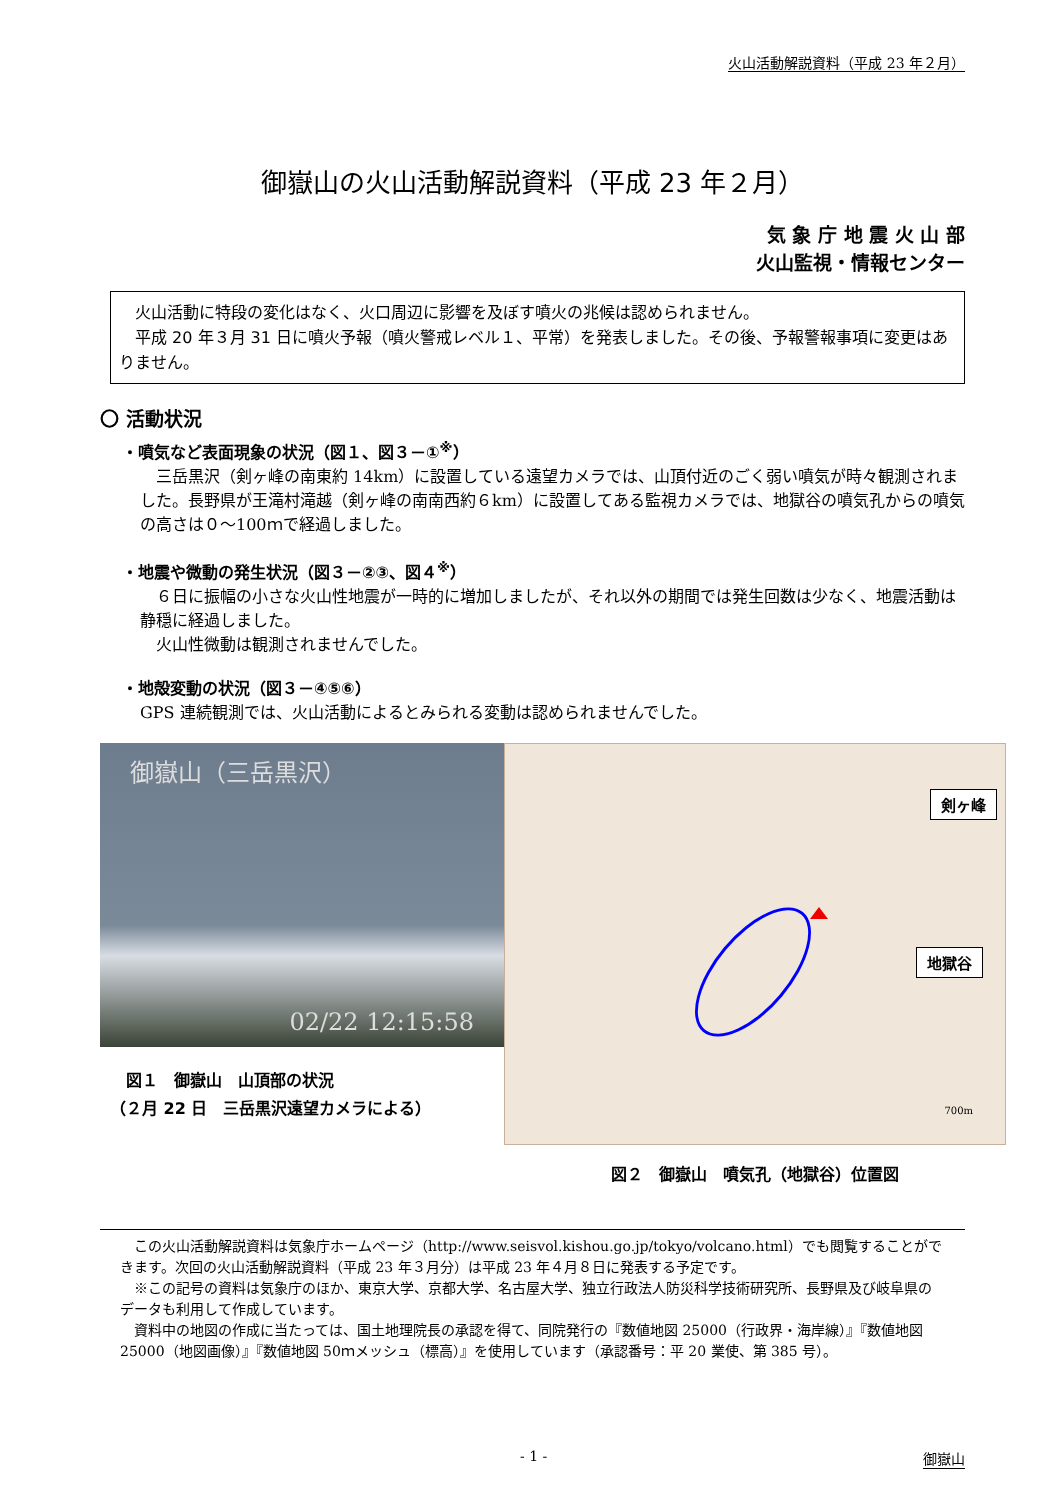火山活動解説資料（平成 23 年２月）
御嶽山の火山活動解説資料（平成 23 年２月）
気 象 庁 地 震 火 山 部
火山監視・情報センター
　火山活動に特段の変化はなく、火口周辺に影響を及ぼす噴火の兆候は認められません。
　平成 20 年３月 31 日に噴火予報（噴火警戒レベル１、平常）を発表しました。その後、予報警報事項に変更はありません。
〇 活動状況
・噴気など表面現象の状況（図１、図３－①<sup>※</sup>）
　三岳黒沢（剣ヶ峰の南東約 14km）に設置している遠望カメラでは、山頂付近のごく弱い噴気が時々観測されました。長野県が王滝村滝越（剣ヶ峰の南南西約６km）に設置してある監視カメラでは、地獄谷の噴気孔からの噴気の高さは０～100ｍで経過しました。
・地震や微動の発生状況（図３－②③、図４<sup>※</sup>）
　６日に振幅の小さな火山性地震が一時的に増加しましたが、それ以外の期間では発生回数は少なく、地震活動は静穏に経過しました。
　火山性微動は観測されませんでした。
・地殻変動の状況（図３－④⑤⑥）
GPS 連続観測では、火山活動によるとみられる変動は認められませんでした。
御嶽山（三岳黒沢）
02/22 12:15:58
　図１　御嶽山　山頂部の状況
（２月 22 日　三岳黒沢遠望カメラによる）
剣ヶ峰
地獄谷
700m
図２　御嶽山　噴気孔（地獄谷）位置図
　この火山活動解説資料は気象庁ホームページ（http://www.seisvol.kishou.go.jp/tokyo/volcano.html）でも閲覧することができます。次回の火山活動解説資料（平成 23 年３月分）は平成 23 年４月８日に発表する予定です。
　※この記号の資料は気象庁のほか、東京大学、京都大学、名古屋大学、独立行政法人防災科学技術研究所、長野県及び岐阜県のデータも利用して作成しています。
　資料中の地図の作成に当たっては、国土地理院長の承認を得て、同院発行の『数値地図 25000（行政界・海岸線）』『数値地図 25000（地図画像）』『数値地図 50ｍメッシュ（標高）』を使用しています（承認番号：平 20 業使、第 385 号）。
- 1 - 御嶽山